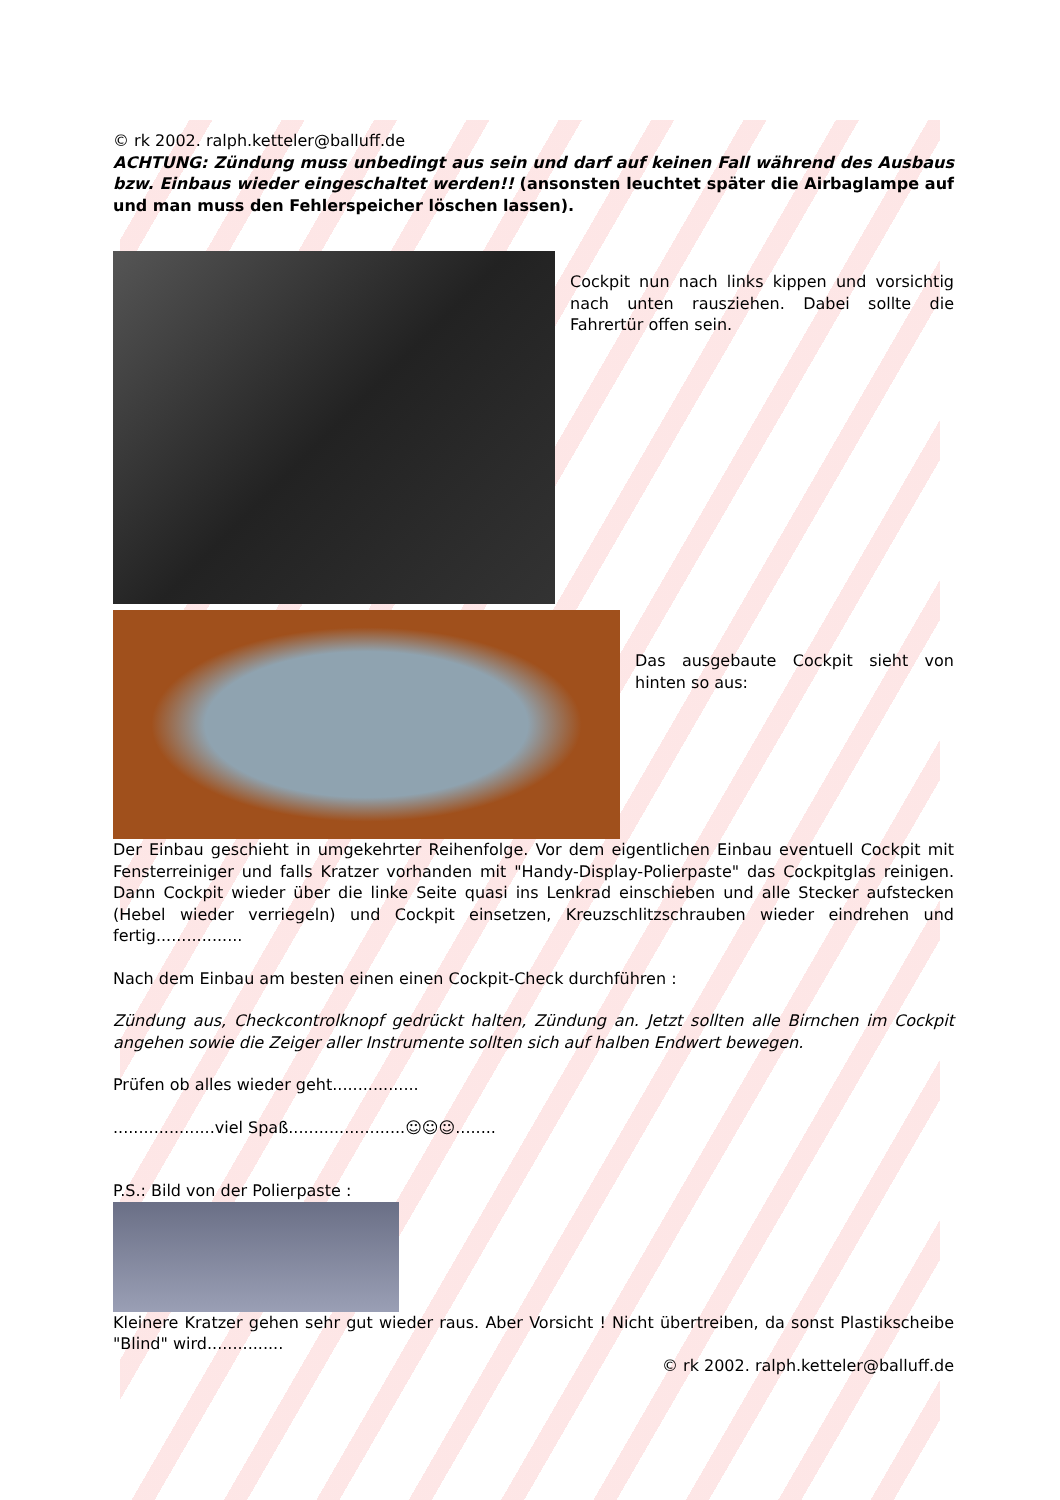© rk 2002. ralph.ketteler@balluff.de
ACHTUNG: Zündung muss unbedingt aus sein und darf auf keinen Fall während des Ausbaus bzw. Einbaus wieder eingeschaltet werden!! (ansonsten leuchtet später die Airbaglampe auf und man muss den Fehlerspeicher löschen lassen).
Cockpit nun nach links kippen und vorsichtig nach unten rausziehen. Dabei sollte die Fahrertür offen sein.
Das ausgebaute Cockpit sieht von hinten so aus:
Der Einbau geschieht in umgekehrter Reihenfolge. Vor dem eigentlichen Einbau eventuell Cockpit mit Fensterreiniger und falls Kratzer vorhanden mit "Handy-Display-Polierpaste" das Cockpitglas reinigen. Dann Cockpit wieder über die linke Seite quasi ins Lenkrad einschieben und alle Stecker aufstecken (Hebel wieder verriegeln) und Cockpit einsetzen, Kreuzschlitzschrauben wieder eindrehen und fertig.................
Nach dem Einbau am besten einen einen Cockpit-Check durchführen :
Zündung aus, Checkcontrolknopf gedrückt halten, Zündung an. Jetzt sollten alle Birnchen im Cockpit angehen sowie die Zeiger aller Instrumente sollten sich auf halben Endwert bewegen.
Prüfen ob alles wieder geht.................
....................viel Spaß.......................☺☺☺........
P.S.: Bild von der Polierpaste :
Kleinere Kratzer gehen sehr gut wieder raus. Aber Vorsicht ! Nicht übertreiben, da sonst Plastikscheibe "Blind" wird...............
© rk 2002. ralph.ketteler@balluff.de